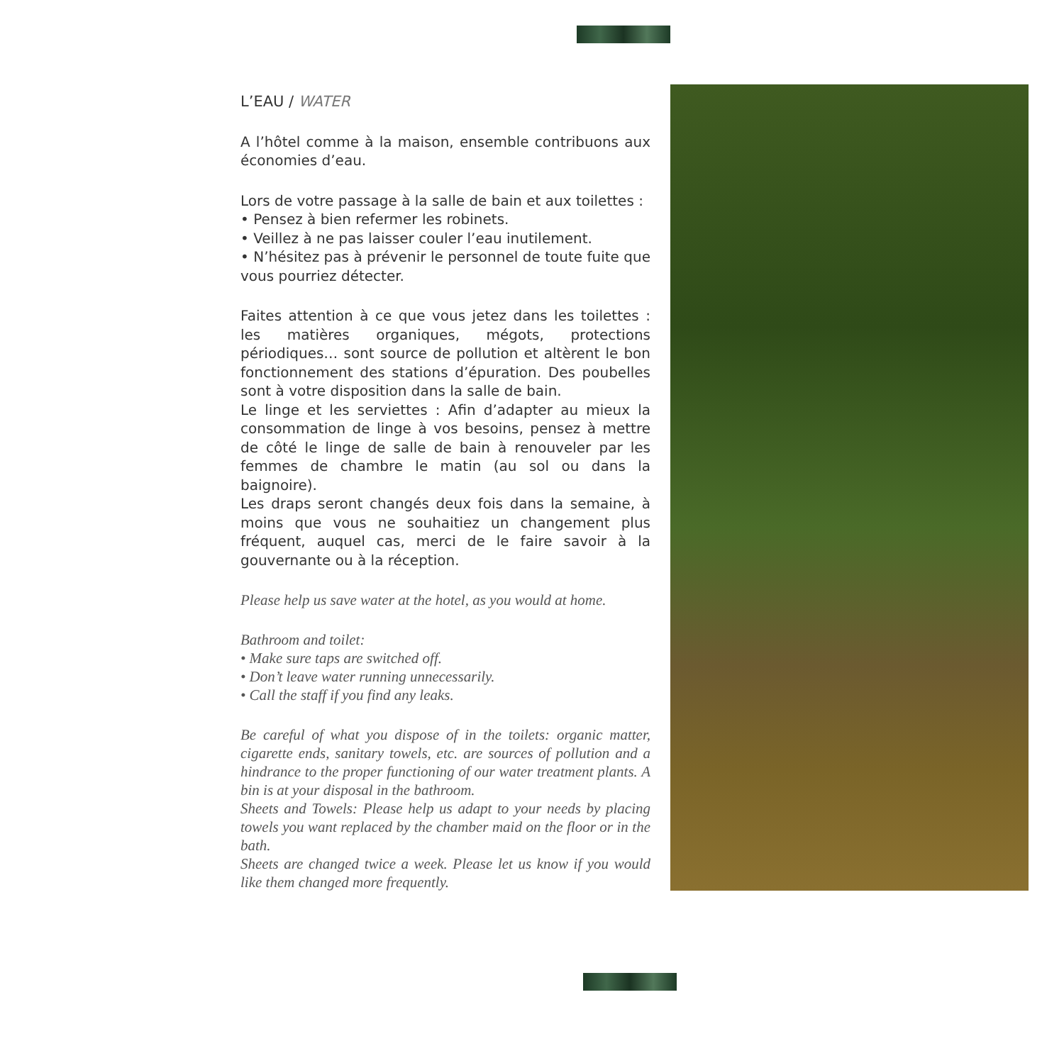L’EAU / WATER
A l’hôtel comme à la maison, ensemble contribuons aux économies d’eau.
Lors de votre passage à la salle de bain et aux toilettes :
• Pensez à bien refermer les robinets.
• Veillez à ne pas laisser couler l’eau inutilement.
• N’hésitez pas à prévenir le personnel de toute fuite que vous pourriez détecter.
Faites attention à ce que vous jetez dans les toilettes : les matières organiques, mégots, protections périodiques… sont source de pollution et altèrent le bon fonctionnement des stations d’épuration. Des poubelles sont à votre disposition dans la salle de bain.
Le linge et les serviettes : Afin d’adapter au mieux la consommation de linge à vos besoins, pensez à mettre de côté le linge de salle de bain à renouveler par les femmes de chambre le matin (au sol ou dans la baignoire).
Les draps seront changés deux fois dans la semaine, à moins que vous ne souhaitiez un changement plus fréquent, auquel cas, merci de le faire savoir à la gouvernante ou à la réception.
Please help us save water at the hotel, as you would at home.
Bathroom and toilet:
• Make sure taps are switched off.
• Don’t leave water running unnecessarily.
• Call the staff if you find any leaks.
Be careful of what you dispose of in the toilets: organic matter, cigarette ends, sanitary towels, etc. are sources of pollution and a hindrance to the proper functioning of our water treatment plants. A bin is at your disposal in the bathroom.
Sheets and Towels: Please help us adapt to your needs by placing towels you want replaced by the chamber maid on the floor or in the bath.
Sheets are changed twice a week. Please let us know if you would like them changed more frequently.